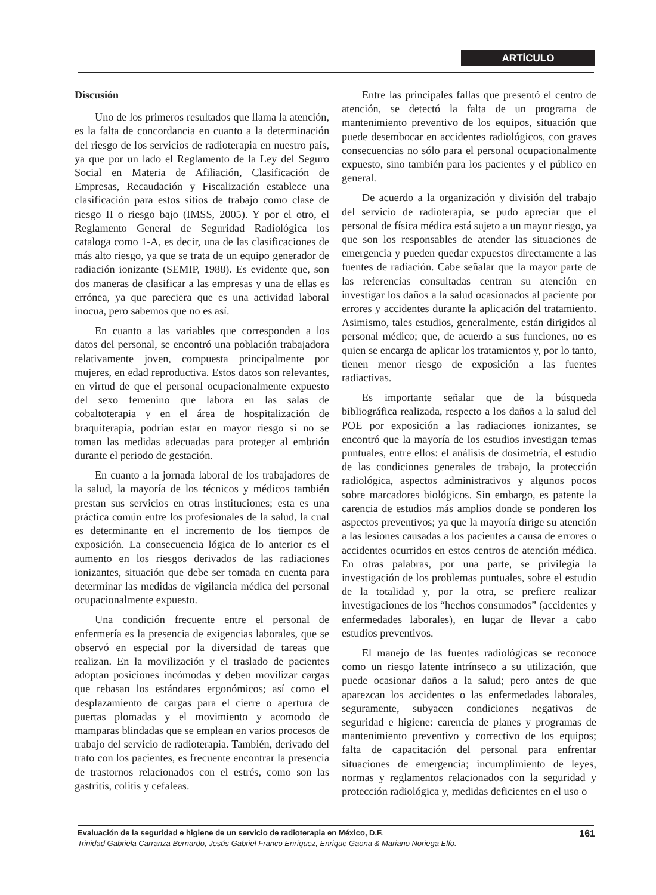ARTÍCULO
Discusión
Uno de los primeros resultados que llama la atención, es la falta de concordancia en cuanto a la determinación del riesgo de los servicios de radioterapia en nuestro país, ya que por un lado el Reglamento de la Ley del Seguro Social en Materia de Afiliación, Clasificación de Empresas, Recaudación y Fiscalización establece una clasificación para estos sitios de trabajo como clase de riesgo II o riesgo bajo (IMSS, 2005). Y por el otro, el Reglamento General de Seguridad Radiológica los cataloga como 1-A, es decir, una de las clasificaciones de más alto riesgo, ya que se trata de un equipo generador de radiación ionizante (SEMIP, 1988). Es evidente que, son dos maneras de clasificar a las empresas y una de ellas es errónea, ya que pareciera que es una actividad laboral inocua, pero sabemos que no es así.
En cuanto a las variables que corresponden a los datos del personal, se encontró una población trabajadora relativamente joven, compuesta principalmente por mujeres, en edad reproductiva. Estos datos son relevantes, en virtud de que el personal ocupacionalmente expuesto del sexo femenino que labora en las salas de cobaltoterapia y en el área de hospitalización de braquiterapia, podrían estar en mayor riesgo si no se toman las medidas adecuadas para proteger al embrión durante el periodo de gestación.
En cuanto a la jornada laboral de los trabajadores de la salud, la mayoría de los técnicos y médicos también prestan sus servicios en otras instituciones; esta es una práctica común entre los profesionales de la salud, la cual es determinante en el incremento de los tiempos de exposición. La consecuencia lógica de lo anterior es el aumento en los riesgos derivados de las radiaciones ionizantes, situación que debe ser tomada en cuenta para determinar las medidas de vigilancia médica del personal ocupacionalmente expuesto.
Una condición frecuente entre el personal de enfermería es la presencia de exigencias laborales, que se observó en especial por la diversidad de tareas que realizan. En la movilización y el traslado de pacientes adoptan posiciones incómodas y deben movilizar cargas que rebasan los estándares ergonómicos; así como el desplazamiento de cargas para el cierre o apertura de puertas plomadas y el movimiento y acomodo de mamparas blindadas que se emplean en varios procesos de trabajo del servicio de radioterapia. También, derivado del trato con los pacientes, es frecuente encontrar la presencia de trastornos relacionados con el estrés, como son las gastritis, colitis y cefaleas.
Entre las principales fallas que presentó el centro de atención, se detectó la falta de un programa de mantenimiento preventivo de los equipos, situación que puede desembocar en accidentes radiológicos, con graves consecuencias no sólo para el personal ocupacionalmente expuesto, sino también para los pacientes y el público en general.
De acuerdo a la organización y división del trabajo del servicio de radioterapia, se pudo apreciar que el personal de física médica está sujeto a un mayor riesgo, ya que son los responsables de atender las situaciones de emergencia y pueden quedar expuestos directamente a las fuentes de radiación. Cabe señalar que la mayor parte de las referencias consultadas centran su atención en investigar los daños a la salud ocasionados al paciente por errores y accidentes durante la aplicación del tratamiento. Asimismo, tales estudios, generalmente, están dirigidos al personal médico; que, de acuerdo a sus funciones, no es quien se encarga de aplicar los tratamientos y, por lo tanto, tienen menor riesgo de exposición a las fuentes radiactivas.
Es importante señalar que de la búsqueda bibliográfica realizada, respecto a los daños a la salud del POE por exposición a las radiaciones ionizantes, se encontró que la mayoría de los estudios investigan temas puntuales, entre ellos: el análisis de dosimetría, el estudio de las condiciones generales de trabajo, la protección radiológica, aspectos administrativos y algunos pocos sobre marcadores biológicos. Sin embargo, es patente la carencia de estudios más amplios donde se ponderen los aspectos preventivos; ya que la mayoría dirige su atención a las lesiones causadas a los pacientes a causa de errores o accidentes ocurridos en estos centros de atención médica. En otras palabras, por una parte, se privilegia la investigación de los problemas puntuales, sobre el estudio de la totalidad y, por la otra, se prefiere realizar investigaciones de los “hechos consumados” (accidentes y enfermedades laborales), en lugar de llevar a cabo estudios preventivos.
El manejo de las fuentes radiológicas se reconoce como un riesgo latente intrínseco a su utilización, que puede ocasionar daños a la salud; pero antes de que aparezcan los accidentes o las enfermedades laborales, seguramente, subyacen condiciones negativas de seguridad e higiene: carencia de planes y programas de mantenimiento preventivo y correctivo de los equipos; falta de capacitación del personal para enfrentar situaciones de emergencia; incumplimiento de leyes, normas y reglamentos relacionados con la seguridad y protección radiológica y, medidas deficientes en el uso o
Evaluación de la seguridad e higiene de un servicio de radioterapia en México, D.F. 161
Trinidad Gabriela Carranza Bernardo, Jesús Gabriel Franco Enríquez, Enrique Gaona & Mariano Noriega Elío.